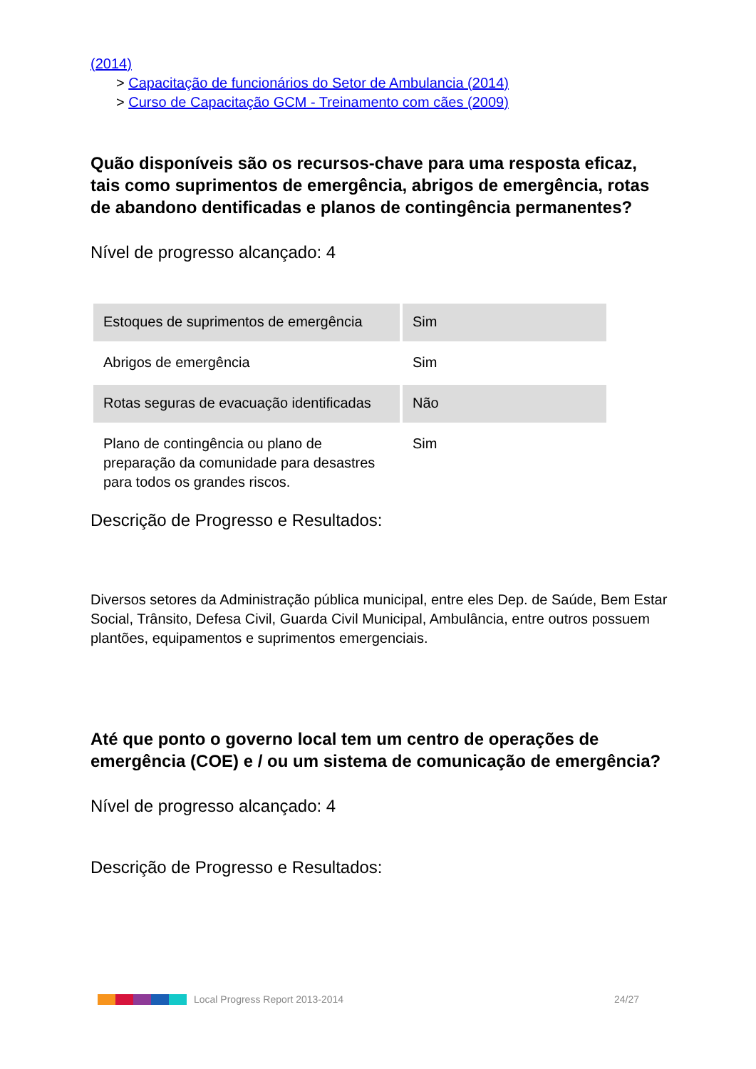(2014)
> Capacitação de funcionários do Setor de Ambulancia (2014)
> Curso de Capacitação GCM - Treinamento com cães (2009)
Quão disponíveis são os recursos-chave para uma resposta eficaz, tais como suprimentos de emergência, abrigos de emergência, rotas de abandono dentificadas e planos de contingência permanentes?
Nível de progresso alcançado: 4
| Estoques de suprimentos de emergência | Sim |
| Abrigos de emergência | Sim |
| Rotas seguras de evacuação identificadas | Não |
| Plano de contingência ou plano de preparação da comunidade para desastres para todos os grandes riscos. | Sim |
Descrição de Progresso e Resultados:
Diversos setores da Administração pública municipal, entre eles Dep. de Saúde, Bem Estar Social, Trânsito, Defesa Civil, Guarda Civil Municipal, Ambulância, entre outros possuem plantões, equipamentos e suprimentos emergenciais.
Até que ponto o governo local tem um centro de operações de emergência (COE) e / ou um sistema de comunicação de emergência?
Nível de progresso alcançado: 4
Descrição de Progresso e Resultados:
Local Progress Report 2013-2014 24/27